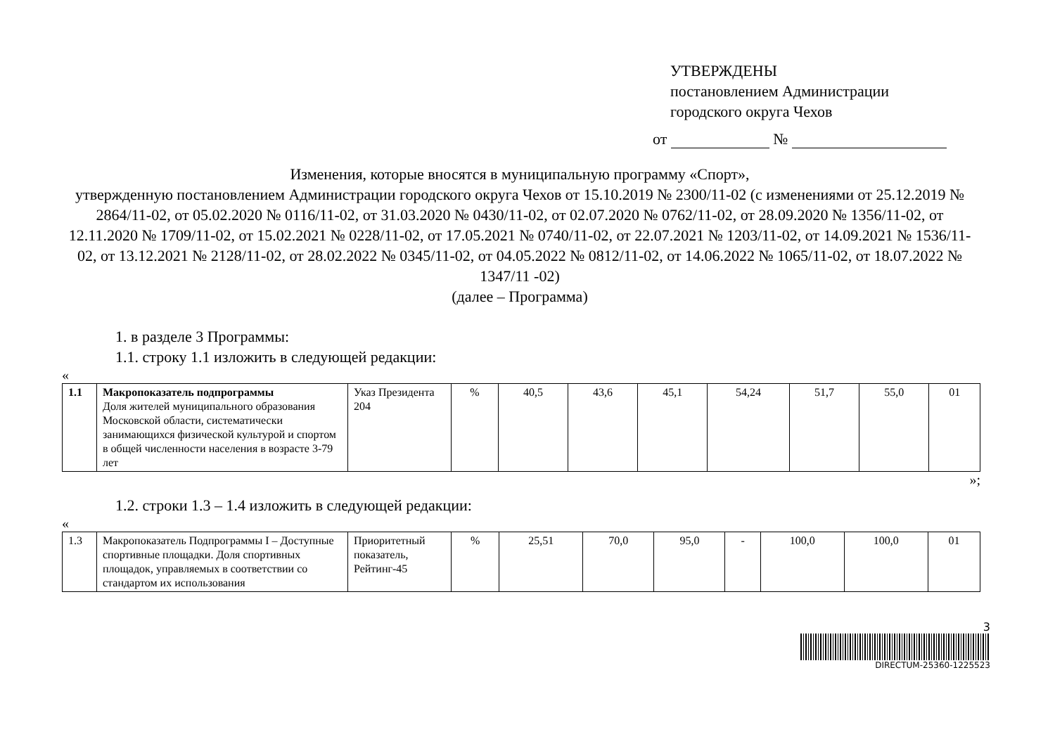УТВЕРЖДЕНЫ
постановлением Администрации
городского округа Чехов
от №
Изменения, которые вносятся в муниципальную программу «Спорт»,
утвержденную постановлением Администрации городского округа Чехов от 15.10.2019 № 2300/11-02 (с изменениями от 25.12.2019 № 2864/11-02, от 05.02.2020 № 0116/11-02, от 31.03.2020 № 0430/11-02, от 02.07.2020 № 0762/11-02, от 28.09.2020 № 1356/11-02, от 12.11.2020 № 1709/11-02, от 15.02.2021 № 0228/11-02, от 17.05.2021 № 0740/11-02, от 22.07.2021 № 1203/11-02, от 14.09.2021 № 1536/11-02, от 13.12.2021 № 2128/11-02, от 28.02.2022 № 0345/11-02, от 04.05.2022 № 0812/11-02, от 14.06.2022 № 1065/11-02, от 18.07.2022 № 1347/11 -02)
(далее – Программа)
1. в разделе 3 Программы:
1.1. строку 1.1 изложить в следующей редакции:
«
| 1.1 | Макропоказатель подпрограммы Доля жителей муниципального образования Московской области, систематически занимающихся физической культурой и спортом в общей численности населения в возрасте 3-79 лет | Указ Президента 204 | % | 40,5 | 43,6 | 45,1 | 54,24 | 51,7 | 55,0 | 01 |
»;
1.2. строки 1.3 – 1.4 изложить в следующей редакции:
«
| 1.3 | Макропоказатель Подпрограммы I – Доступные спортивные площадки. Доля спортивных площадок, управляемых в соответствии со стандартом их использования | Приоритетный показатель, Рейтинг-45 | % | 25,51 | 70,0 | 95,0 | - | 100,0 | 100,0 | 01 |
3
DIRECTUM-25360-1225523